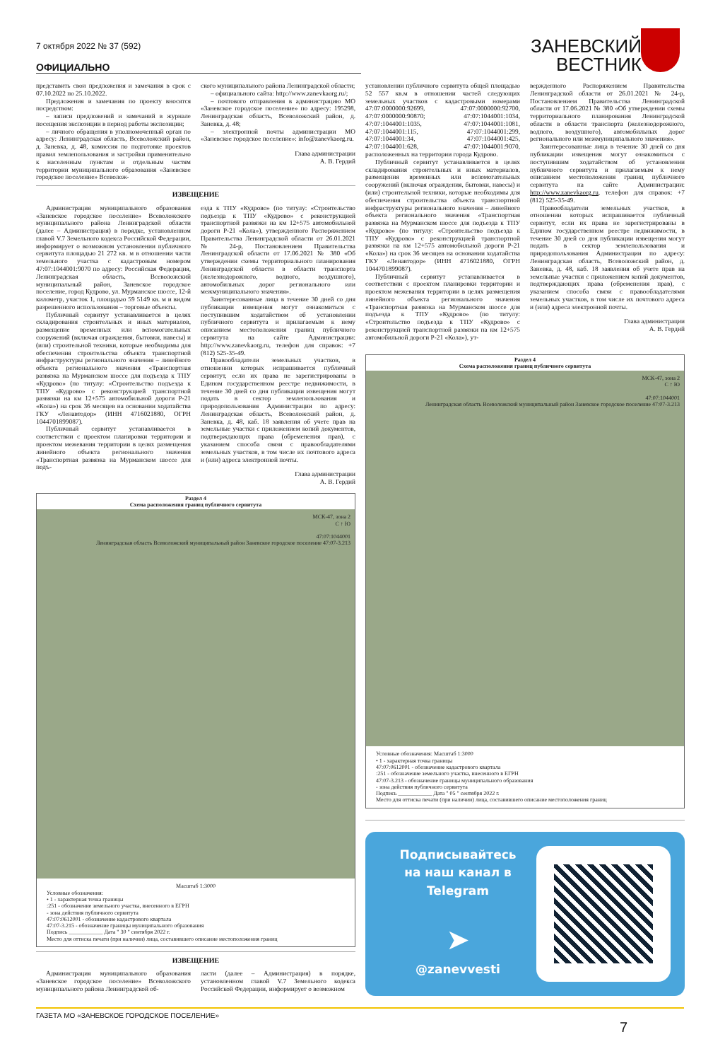7 октября 2022 № 37 (592)
ОФИЦИАЛЬНО
ЗАНЕВСКИЙ
ВЕСТНИК
представить свои предложения и замечания в срок с 07.10.2022 по 25.10.2022.
Предложения и замечания по проекту вносятся посредством:
– записи предложений и замечаний в журнале посещения экспозиции в период работы экспозиции;
– личного обращения в уполномоченный орган по адресу: Ленинградская область, Всеволожский район, д. Заневка, д. 48, комиссия по подготовке проектов правил землепользования и застройки применительно к населенным пунктам и отдельным частям территории муниципального образования «Заневское городское поселение» Всеволож-
ского муниципального района Ленинградской области;
– официального сайта: http://www.zanevkaorg.ru/;
– почтового отправления в администрацию МО «Заневское городское поселение» по адресу: 195298, Ленинградская область, Всеволожский район, д. Заневка, д. 48;
– электронной почты администрации МО «Заневское городское поселение»: info@zanevkaorg.ru.
Глава администрации
А. В. Гердий
ИЗВЕЩЕНИЕ
Администрация муниципального образования «Заневское городское поселение» Всеволожского муниципального района Ленинградской области (далее – Администрация) в порядке, установленном главой V.7 Земельного кодекса Российской Федерации, информирует о возможном установлении публичного сервитута площадью 21 272 кв. м в отношении части земельного участка с кадастровым номером 47:07:1044001:9070 по адресу: Российская Федерация, Ленинградская область, Всеволожский муниципальный район, Заневское городское поселение, город Кудрово, ул. Мурманское шоссе, 12-й километр, участок 1, площадью 59 5149 кв. м и видом разрешенного использования – торговые объекты.
Публичный сервитут устанавливается в целях складирования строительных и иных материалов, размещение временных или вспомогательных сооружений (включая ограждения, бытовки, навесы) и (или) строительной техники, которые необходимы для обеспечения строительства объекта транспортной инфраструктуры регионального значения – линейного объекта регионального значения «Транспортная развязка на Мурманском шоссе для подъезда к ТПУ «Кудрово» (по титулу: «Строительство подъезда к ТПУ «Кудрово» с реконструкцией транспортной развязки на км 12+575 автомобильной дороги Р-21 «Кола») на срок 36 месяцев на основании ходатайства ГКУ «Ленавтодор» (ИНН 4716021880, ОГРН 1044701899087).
Публичный сервитут устанавливается в соответствии с проектом планировки территории и проектом межевания территории в целях размещения линейного объекта регионального значения «Транспортная развязка на Мурманском шоссе для подъ-
езда к ТПУ «Кудрово» (по титулу: «Строительство подъезда к ТПУ «Кудрово» с реконструкцией транспортной развязки на км 12+575 автомобильной дороги Р-21 «Кола»), утвержденного Распоряжением Правительства Ленинградской области от 26.01.2021 № 24-р, Постановлением Правительства Ленинградской области от 17.06.2021 № 380 «Об утверждении схемы территориального планирования Ленинградской области в области транспорта (железнодорожного, водного, воздушного), автомобильных дорог регионального или межмуниципального значения».
Заинтересованные лица в течение 30 дней со дня публикации извещения могут ознакомиться с поступившим ходатайством об установлении публичного сервитута и прилагаемым к нему описанием местоположения границ публичного сервитута на сайте Администрации: http://www.zanevkaorg.ru, телефон для справок: +7 (812) 525-35-49.
Правообладатели земельных участков, в отношении которых испрашивается публичный сервитут, если их права не зарегистрированы в Едином государственном реестре недвижимости, в течение 30 дней со дня публикации извещения могут подать в сектор землепользования и природопользования Администрации по адресу: Ленинградская область, Всеволожский район, д. Заневка, д. 48, каб. 18 заявления об учете прав на земельные участки с приложением копий документов, подтверждающих права (обременения прав), с указанием способа связи с правообладателями земельных участков, в том числе их почтового адреса и (или) адреса электронной почты.
Глава администрации
А. В. Гердий
Раздел 4
Схема расположения границ публичного сервитута
МСК-47, зона 2
С ↑ Ю
47:07:1044001
Ленинградская область Всеволожский муниципальный район Заневское городское поселение 47:07-3.213
Масштаб 1:3000
Условные обозначения:
• 1 - характерная точка границы
:251 - обозначение земельного участка, внесенного в ЕГРН
- зона действия публичного сервитута
47:07:0612001 - обозначение кадастрового квартала
47:07-3.215 - обозначение границы муниципального образования
Подпись ____________ Дата " 30 " сентября 2022 г.
Место для оттиска печати (при наличии) лица, составившего описание местоположения границ
ИЗВЕЩЕНИЕ
Администрация муниципального образования «Заневское городское поселение» Всеволожского муниципального района Ленинградской об-
ласти (далее – Администрация) в порядке, установленном главой V.7 Земельного кодекса Российской Федерации, информирует о возможном
установлении публичного сервитута общей площадью 52 557 кв.м в отношении частей следующих земельных участков с кадастровыми номерами 47:07:0000000:92699, 47:07:0000000:92700, 47:07:0000000:90870; 47:07:1044001:1034, 47:07:1044001:1035, 47:07:1044001:1081, 47:07:1044001:115, 47:07:1044001:299, 47:07:1044001:34, 47:07:1044001:425, 47:07:1044001:628, 47:07:1044001:9070, расположенных на территории города Кудрово.
Публичный сервитут устанавливается в целях складирования строительных и иных материалов, размещения временных или вспомогательных сооружений (включая ограждения, бытовки, навесы) и (или) строительной техники, которые необходимы для обеспечения строительства объекта транспортной инфраструктуры регионального значения – линейного объекта регионального значения «Транспортная развязка на Мурманском шоссе для подъезда к ТПУ «Кудрово» (по титулу: «Строительство подъезда к ТПУ «Кудрово» с реконструкцией транспортной развязки на км 12+575 автомобильной дороги Р-21 «Кола») на срок 36 месяцев на основании ходатайства ГКУ «Ленавтодор» (ИНН 4716021880, ОГРН 1044701899087).
Публичный сервитут устанавливается в соответствии с проектом планировки территории и проектом межевания территории в целях размещения линейного объекта регионального значения «Транспортная развязка на Мурманском шоссе для подъезда к ТПУ «Кудрово» (по титулу: «Строительство подъезда к ТПУ «Кудрово» с реконструкцией транспортной развязки на км 12+575 автомобильной дороги Р-21 «Кола»), ут-
вержденного Распоряжением Правительства Ленинградской области от 26.01.2021 № 24-р, Постановлением Правительства Ленинградской области от 17.06.2021 № 380 «Об утверждении схемы территориального планирования Ленинградской области в области транспорта (железнодорожного, водного, воздушного), автомобильных дорог регионального или межмуниципального значения».
Заинтересованные лица в течение 30 дней со дня публикации извещения могут ознакомиться с поступившим ходатайством об установлении публичного сервитута и прилагаемым к нему описанием местоположения границ публичного сервитута на сайте Администрации: http://www.zanevkaorg.ru, телефон для справок: +7 (812) 525-35-49.
Правообладатели земельных участков, в отношении которых испрашивается публичный сервитут, если их права не зарегистрированы в Едином государственном реестре недвижимости, в течение 30 дней со дня публикации извещения могут подать в сектор землепользования и природопользования Администрации по адресу: Ленинградская область, Всеволожский район, д. Заневка, д. 48, каб. 18 заявления об учете прав на земельные участки с приложением копий документов, подтверждающих права (обременения прав), с указанием способа связи с правообладателями земельных участков, в том числе их почтового адреса и (или) адреса электронной почты.
Глава администрации
А. В. Гердий
Раздел 4
Схема расположения границ публичного сервитута
МСК-47, зона 2
С ↑ Ю
47:07:1044001
Ленинградская область Всеволожский муниципальный район Заневское городское поселение 47:07-3.213
Условные обозначения: Масштаб 1:3000
• 1 - характерная точка границы
47:07:0612001 - обозначение кадастрового квартала
:251 - обозначение земельного участка, внесенного в ЕГРН
47:07-3.213 - обозначение границы муниципального образования
- зона действия публичного сервитута
Подпись ____________ Дата " 05 " сентября 2022 г.
Место для оттиска печати (при наличии) лица, составившего описание местоположения границ
Подписывайтесь
на наш канал в
Telegram
➤
@zanevvesti
ГАЗЕТА МО «ЗАНЕВСКОЕ ГОРОДСКОЕ ПОСЕЛЕНИЕ»
7